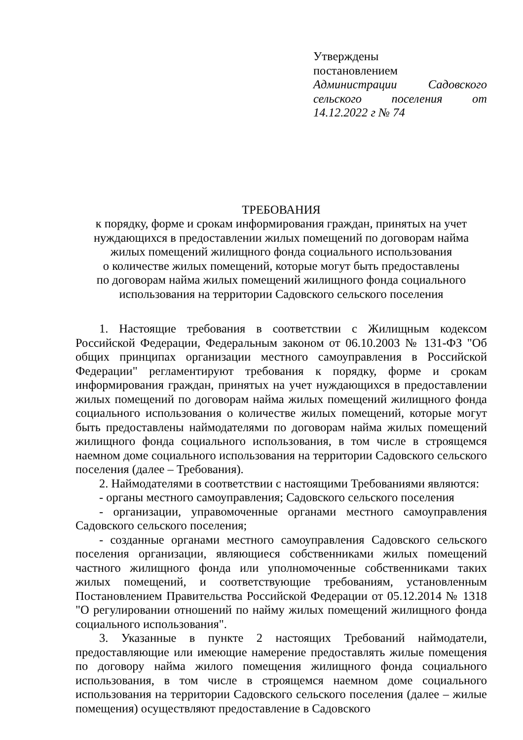Утверждены
постановлением
Администрации Садовского сельского поселения от 14.12.2022 г № 74
ТРЕБОВАНИЯ
к порядку, форме и срокам информирования граждан, принятых на учет
нуждающихся в предоставлении жилых помещений по договорам найма
жилых помещений жилищного фонда социального использования
о количестве жилых помещений, которые могут быть предоставлены
по договорам найма жилых помещений жилищного фонда социального
использования на территории Садовского сельского поселения
1. Настоящие требования в соответствии с Жилищным кодексом Российской Федерации, Федеральным законом от 06.10.2003 № 131-ФЗ "Об общих принципах организации местного самоуправления в Российской Федерации" регламентируют требования к порядку, форме и срокам информирования граждан, принятых на учет нуждающихся в предоставлении жилых помещений по договорам найма жилых помещений жилищного фонда социального использования о количестве жилых помещений, которые могут быть предоставлены наймодателями по договорам найма жилых помещений жилищного фонда социального использования, в том числе в строящемся наемном доме социального использования на территории Садовского сельского поселения (далее – Требования).
2. Наймодателями в соответствии с настоящими Требованиями являются:
- органы местного самоуправления; Садовского сельского поселения
- организации, управомоченные органами местного самоуправления Садовского сельского поселения;
- созданные органами местного самоуправления Садовского сельского поселения организации, являющиеся собственниками жилых помещений частного жилищного фонда или уполномоченные собственниками таких жилых помещений, и соответствующие требованиям, установленным Постановлением Правительства Российской Федерации от 05.12.2014 № 1318 "О регулировании отношений по найму жилых помещений жилищного фонда социального использования".
3. Указанные в пункте 2 настоящих Требований наймодатели, предоставляющие или имеющие намерение предоставлять жилые помещения по договору найма жилого помещения жилищного фонда социального использования, в том числе в строящемся наемном доме социального использования на территории Садовского сельского поселения (далее – жилые помещения) осуществляют предоставление в Садовского